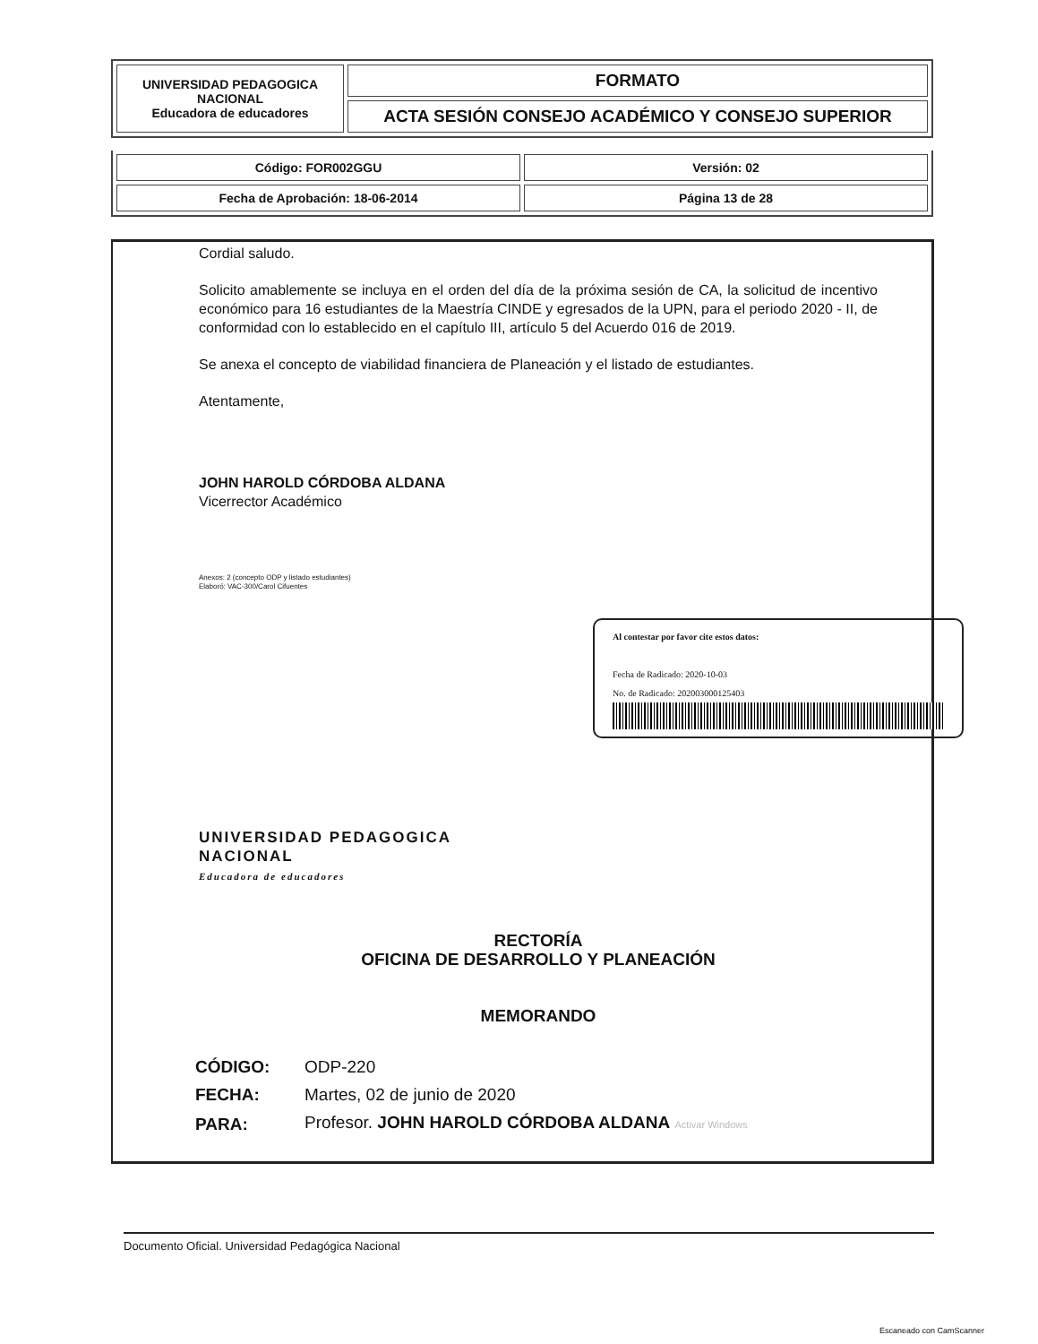| UNIVERSIDAD PEDAGOGICA NACIONAL Educadora de educadores | FORMATO |
| | ACTA SESIÓN CONSEJO ACADÉMICO Y CONSEJO SUPERIOR |
| Código: FOR002GGU | Versión: 02 |
| Fecha de Aprobación: 18-06-2014 | Página 13 de 28 |
Cordial saludo.
Solicito amablemente se incluya en el orden del día de la próxima sesión de CA, la solicitud de incentivo económico para 16 estudiantes de la Maestría CINDE y egresados de la UPN, para el periodo 2020 - II, de conformidad con lo establecido en el capítulo III, artículo 5 del Acuerdo 016 de 2019.
Se anexa el concepto de viabilidad financiera de Planeación y el listado de estudiantes.
Atentamente,
JOHN HAROLD CÓRDOBA ALDANA
Vicerrector Académico
Anexos: 2 (concepto ODP y listado estudiantes)
Elaboró: VAC-300/Carol Cifuentes
Al contestar por favor cite estos datos:
Fecha de Radicado: 2020-10-03
No. de Radicado: 202003000125403
UNIVERSIDAD PEDAGOGICA
NACIONAL
Educadora de educadores
RECTORÍA
OFICINA DE DESARROLLO Y PLANEACIÓN
MEMORANDO
| CÓDIGO: | ODP-220 |
| FECHA: | Martes, 02 de junio de 2020 |
| PARA: | Profesor. JOHN HAROLD CÓRDOBA ALDANA Activar Windows |
Documento Oficial. Universidad Pedagógica Nacional
Escaneado con CamScanner